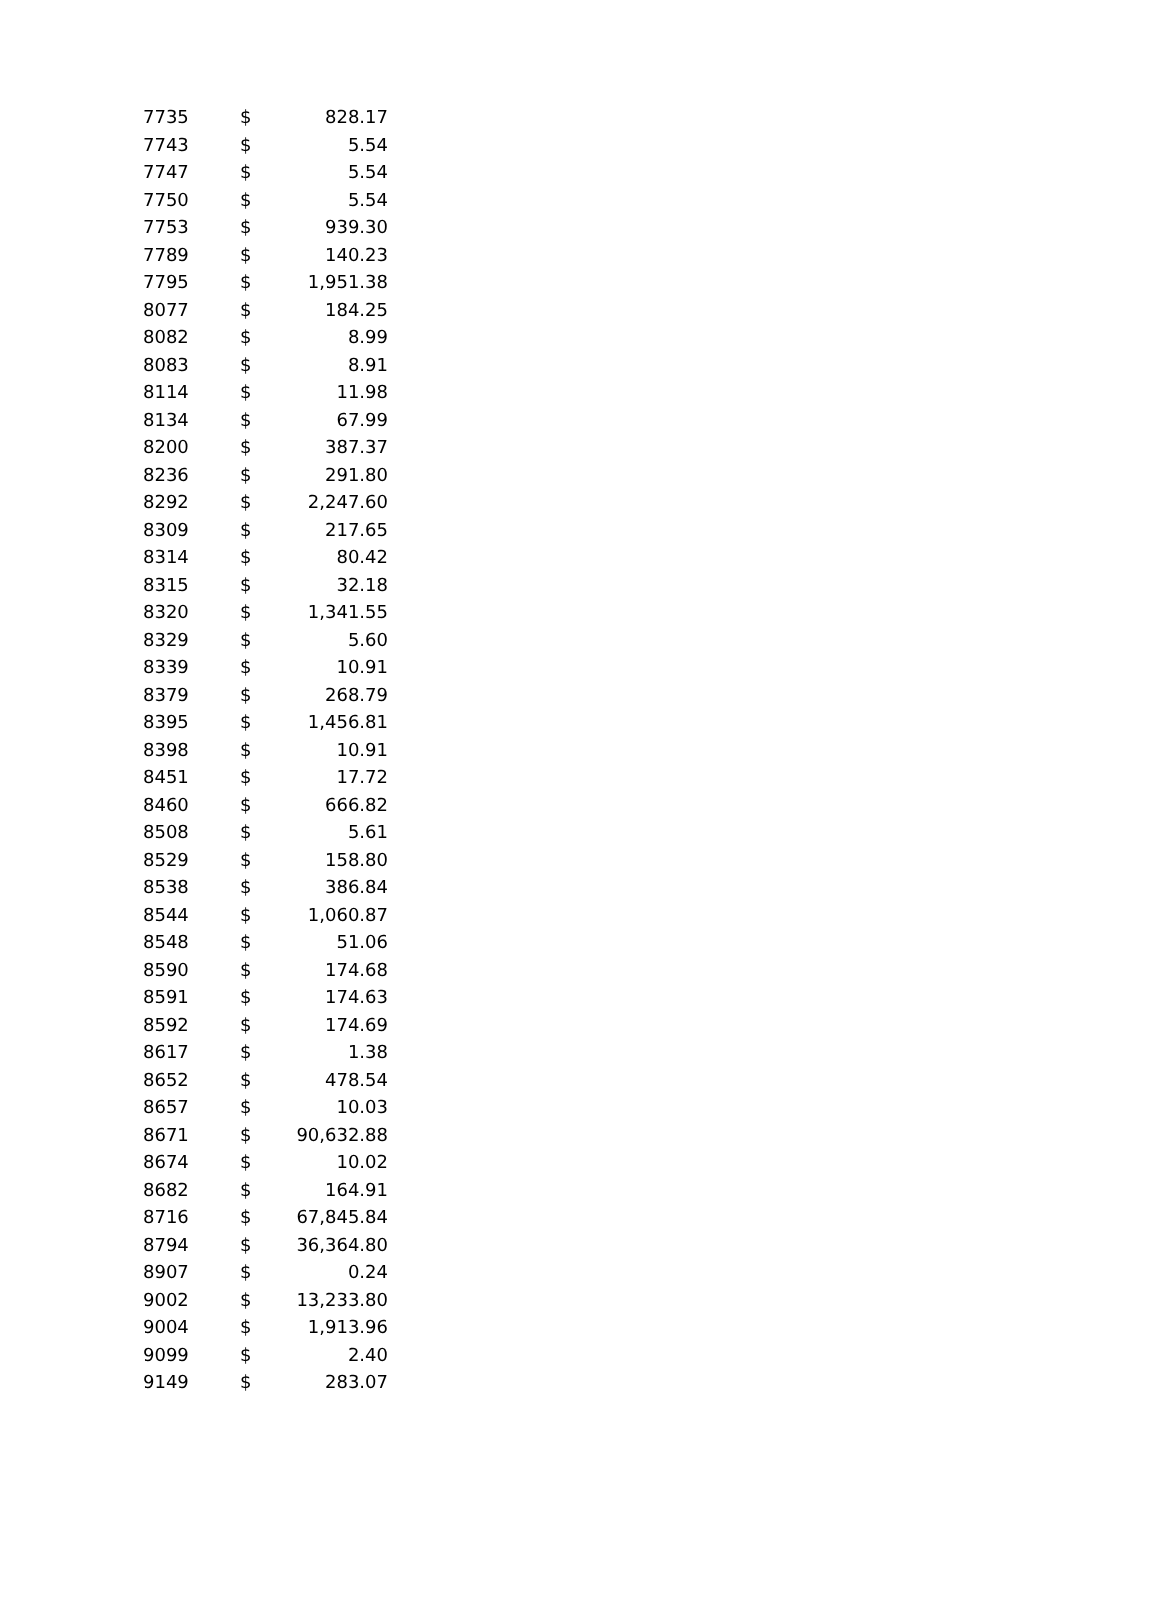| 7735 | $ | 828.17 |
| 7743 | $ | 5.54 |
| 7747 | $ | 5.54 |
| 7750 | $ | 5.54 |
| 7753 | $ | 939.30 |
| 7789 | $ | 140.23 |
| 7795 | $ | 1,951.38 |
| 8077 | $ | 184.25 |
| 8082 | $ | 8.99 |
| 8083 | $ | 8.91 |
| 8114 | $ | 11.98 |
| 8134 | $ | 67.99 |
| 8200 | $ | 387.37 |
| 8236 | $ | 291.80 |
| 8292 | $ | 2,247.60 |
| 8309 | $ | 217.65 |
| 8314 | $ | 80.42 |
| 8315 | $ | 32.18 |
| 8320 | $ | 1,341.55 |
| 8329 | $ | 5.60 |
| 8339 | $ | 10.91 |
| 8379 | $ | 268.79 |
| 8395 | $ | 1,456.81 |
| 8398 | $ | 10.91 |
| 8451 | $ | 17.72 |
| 8460 | $ | 666.82 |
| 8508 | $ | 5.61 |
| 8529 | $ | 158.80 |
| 8538 | $ | 386.84 |
| 8544 | $ | 1,060.87 |
| 8548 | $ | 51.06 |
| 8590 | $ | 174.68 |
| 8591 | $ | 174.63 |
| 8592 | $ | 174.69 |
| 8617 | $ | 1.38 |
| 8652 | $ | 478.54 |
| 8657 | $ | 10.03 |
| 8671 | $ | 90,632.88 |
| 8674 | $ | 10.02 |
| 8682 | $ | 164.91 |
| 8716 | $ | 67,845.84 |
| 8794 | $ | 36,364.80 |
| 8907 | $ | 0.24 |
| 9002 | $ | 13,233.80 |
| 9004 | $ | 1,913.96 |
| 9099 | $ | 2.40 |
| 9149 | $ | 283.07 |